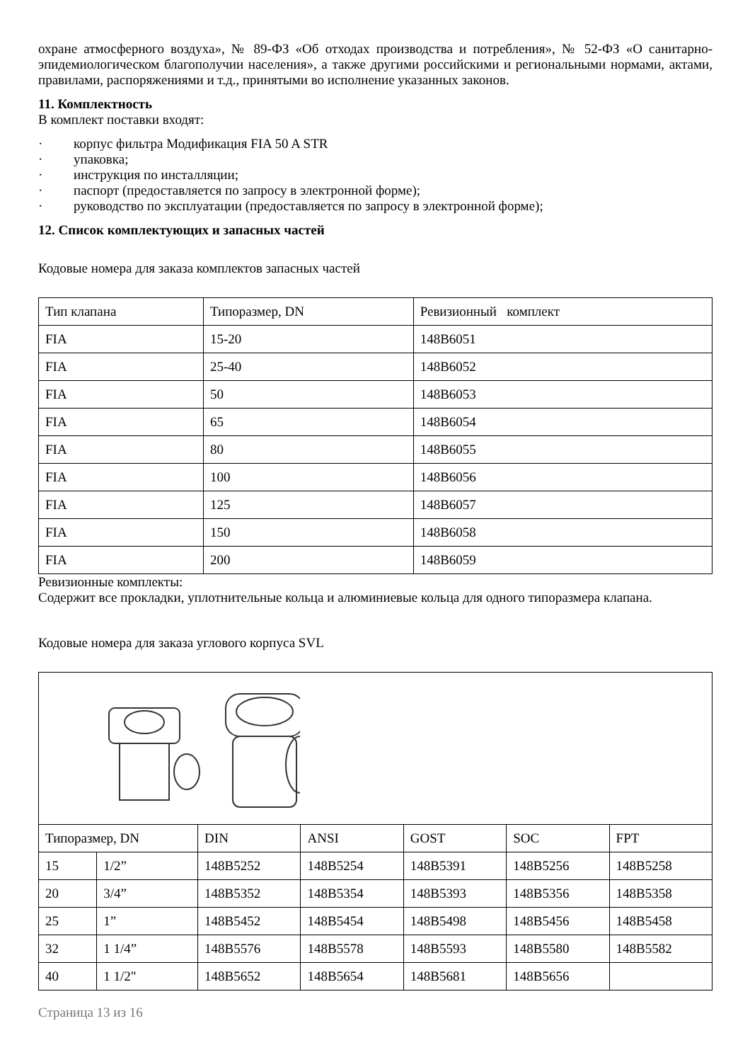охране атмосферного воздуха», № 89-ФЗ «Об отходах производства и потребления», № 52-ФЗ «О санитарно-эпидемиологическом благополучии населения», а также другими российскими и региональными нормами, актами, правилами, распоряжениями и т.д., принятыми во исполнение указанных законов.
11. Комплектность
В комплект поставки входят:
· корпус фильтра Модификация FIA 50 A STR
· упаковка;
· инструкция по инсталляции;
· паспорт (предоставляется по запросу в электронной форме);
· руководство по эксплуатации (предоставляется по запросу в электронной форме);
12. Список комплектующих и запасных частей
Кодовые номера для заказа комплектов запасных частей
| Тип клапана | Типоразмер, DN | Ревизионный комплект |
| FIA | 15-20 | 148B6051 |
| FIA | 25-40 | 148B6052 |
| FIA | 50 | 148B6053 |
| FIA | 65 | 148B6054 |
| FIA | 80 | 148B6055 |
| FIA | 100 | 148B6056 |
| FIA | 125 | 148B6057 |
| FIA | 150 | 148B6058 |
| FIA | 200 | 148B6059 |
Ревизионные комплекты:
Содержит все прокладки, уплотнительные кольца и алюминиевые кольца для одного типоразмера клапана.
Кодовые номера для заказа углового корпуса SVL
| Типоразмер, DN | | DIN | ANSI | GOST | SOC | FPT |
| 15 | 1/2” | 148B5252 | 148B5254 | 148B5391 | 148B5256 | 148B5258 |
| 20 | 3/4” | 148B5352 | 148B5354 | 148B5393 | 148B5356 | 148B5358 |
| 25 | 1” | 148B5452 | 148B5454 | 148B5498 | 148B5456 | 148B5458 |
| 32 | 1 1/4” | 148B5576 | 148B5578 | 148B5593 | 148B5580 | 148B5582 |
| 40 | 1 1/2" | 148B5652 | 148B5654 | 148B5681 | 148B5656 | |
Страница 13 из 16